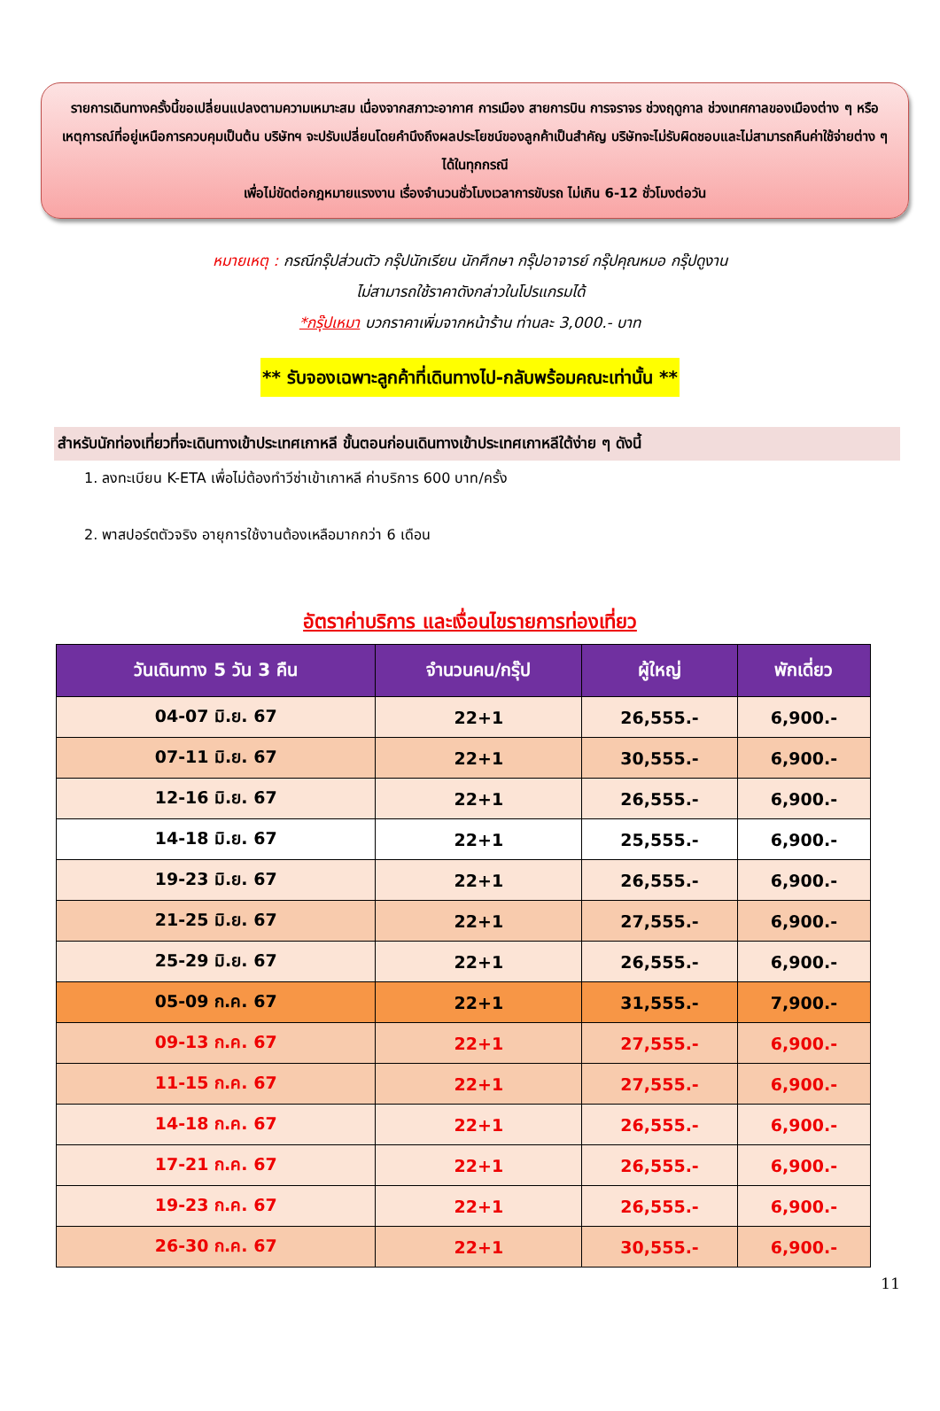รายการเดินทางครั้งนี้ขอเปลี่ยนแปลงตามความเหมาะสม เนื่องจากสภาวะอากาศ การเมือง สายการบิน การจราจร ช่วงฤดูกาล ช่วงเทศกาลของเมืองต่าง ๆ หรือเหตุการณ์ที่อยู่เหนือการควบคุมเป็นต้น บริษัทฯ จะปรับเปลี่ยนโดยคำนึงถึงผลประโยชน์ของลูกค้าเป็นสำคัญ บริษัทจะไม่รับผิดชอบและไม่สามารถคืนค่าใช้จ่ายต่าง ๆ ได้ในทุกกรณี
เพื่อไม่ขัดต่อกฎหมายแรงงาน เรื่องจำนวนชั่วโมงเวลาการขับรถ ไม่เกิน 6-12 ชั่วโมงต่อวัน
หมายเหตุ : กรณีกรุ๊ปส่วนตัว กรุ๊ปนักเรียน นักศึกษา กรุ๊ปอาจารย์ กรุ๊ปคุณหมอ กรุ๊ปดูงาน
ไม่สามารถใช้ราคาดังกล่าวในโปรแกรมได้
*กรุ๊ปเหมา บวกราคาเพิ่มจากหน้าร้าน ท่านละ 3,000.- บาท
** รับจองเฉพาะลูกค้าที่เดินทางไป-กลับพร้อมคณะเท่านั้น **
สำหรับนักท่องเที่ยวที่จะเดินทางเข้าประเทศเกาหลี ขั้นตอนก่อนเดินทางเข้าประเทศเกาหลีใต้ง่าย ๆ ดังนี้
1. ลงทะเบียน K-ETA เพื่อไม่ต้องทำวีซ่าเข้าเกาหลี ค่าบริการ 600 บาท/ครั้ง
2. พาสปอร์ตตัวจริง อายุการใช้งานต้องเหลือมากกว่า 6 เดือน
อัตราค่าบริการ และเงื่อนไขรายการท่องเที่ยว
| วันเดินทาง 5 วัน 3 คืน | จำนวนคน/กรุ๊ป | ผู้ใหญ่ | พักเดี่ยว |
| --- | --- | --- | --- |
| 04-07 มิ.ย. 67 | 22+1 | 26,555.- | 6,900.- |
| 07-11 มิ.ย. 67 | 22+1 | 30,555.- | 6,900.- |
| 12-16 มิ.ย. 67 | 22+1 | 26,555.- | 6,900.- |
| 14-18 มิ.ย. 67 | 22+1 | 25,555.- | 6,900.- |
| 19-23 มิ.ย. 67 | 22+1 | 26,555.- | 6,900.- |
| 21-25 มิ.ย. 67 | 22+1 | 27,555.- | 6,900.- |
| 25-29 มิ.ย. 67 | 22+1 | 26,555.- | 6,900.- |
| 05-09 ก.ค. 67 | 22+1 | 31,555.- | 7,900.- |
| 09-13 ก.ค. 67 | 22+1 | 27,555.- | 6,900.- |
| 11-15 ก.ค. 67 | 22+1 | 27,555.- | 6,900.- |
| 14-18 ก.ค. 67 | 22+1 | 26,555.- | 6,900.- |
| 17-21 ก.ค. 67 | 22+1 | 26,555.- | 6,900.- |
| 19-23 ก.ค. 67 | 22+1 | 26,555.- | 6,900.- |
| 26-30 ก.ค. 67 | 22+1 | 30,555.- | 6,900.- |
11